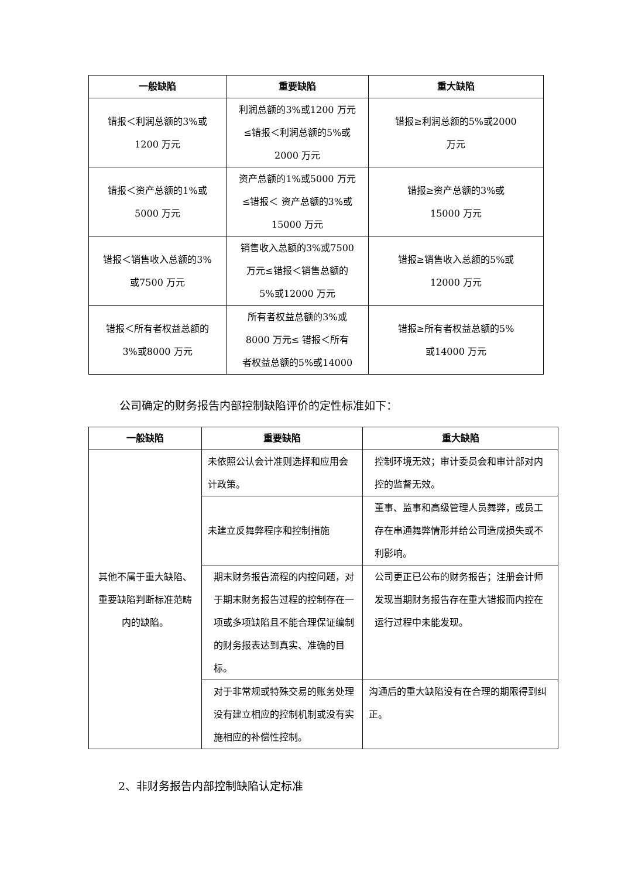| 一般缺陷 | 重要缺陷 | 重大缺陷 |
| --- | --- | --- |
| 错报＜利润总额的3%或 1200 万元 | 利润总额的3%或1200 万元 ≤错报＜利润总额的5%或 2000 万元 | 错报≥利润总额的5%或2000 万元 |
| 错报＜资产总额的1%或 5000 万元 | 资产总额的1%或5000 万元 ≤错报＜ 资产总额的3%或 15000 万元 | 错报≥资产总额的3%或 15000 万元 |
| 错报＜销售收入总额的3% 或7500 万元 | 销售收入总额的3%或7500 万元≤错报＜销售总额的 5%或12000 万元 | 错报≥销售收入总额的5%或 12000 万元 |
| 错报＜所有者权益总额的 3%或8000 万元 | 所有者权益总额的3%或 8000 万元≤ 错报＜所有 者权益总额的5%或14000 | 错报≥所有者权益总额的5% 或14000 万元 |
公司确定的财务报告内部控制缺陷评价的定性标准如下：
| 一般缺陷 | 重要缺陷 | 重大缺陷 |
| --- | --- | --- |
| 其他不属于重大缺陷、重要缺陷判断标准范畴内的缺陷。 | 未依照公认会计准则选择和应用会计政策。 | 控制环境无效；审计委员会和审计部对内控的监督无效。 |
| | 未建立反舞弊程序和控制措施 | 董事、监事和高级管理人员舞弊，或员工存在串通舞弊情形并给公司造成损失或不利影响。 |
| | 期末财务报告流程的内控问题，对于期末财务报告过程的控制存在一项或多项缺陷且不能合理保证编制的财务报表达到真实、准确的目标。 | 公司更正已公布的财务报告；注册会计师发现当期财务报告存在重大错报而内控在运行过程中未能发现。 |
| | 对于非常规或特殊交易的账务处理没有建立相应的控制机制或没有实施相应的补偿性控制。 | 沟通后的重大缺陷没有在合理的期限得到纠正。 |
2、非财务报告内部控制缺陷认定标准